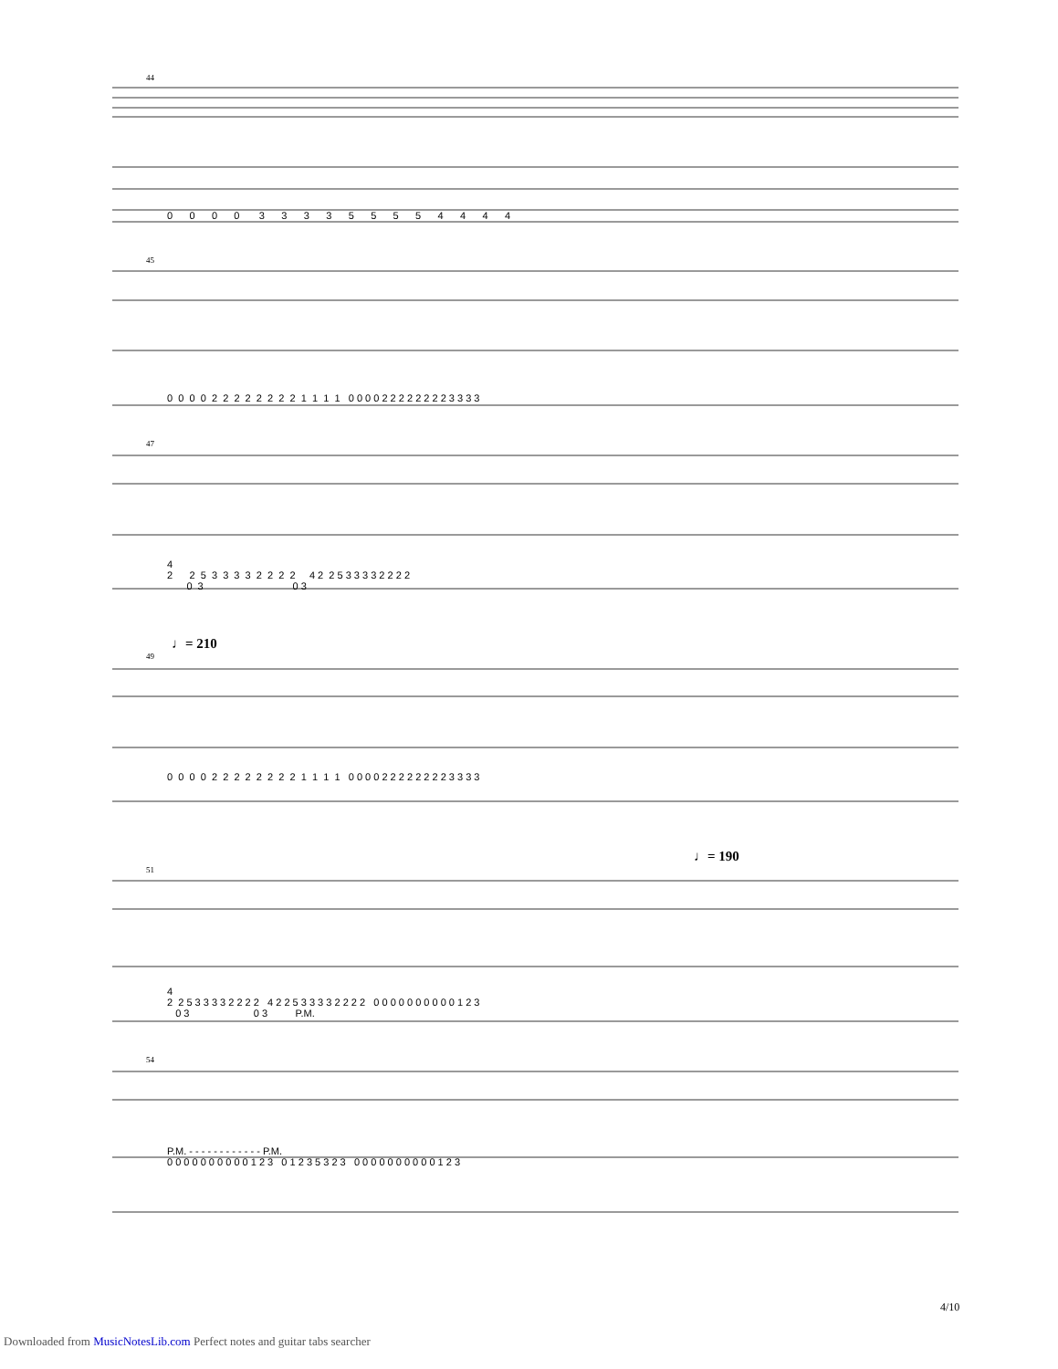0 0 0 0 3 3 3 3 5 5 5 5 4 4 4 4
44
45
0 0 0 0 2 2 2 2 2 2 2 2 1 1 1 1 0 0 0 0 2 2 2 2 2 2 2 2 3 3 3 3
47
4 2 2 5 3 3 3 3 2 2 2 2 4 2 2 5 3 3 3 3 2 2 2 2 0 3 0 3
♩= 210
49
0 0 0 0 2 2 2 2 2 2 2 2 1 1 1 1 0 0 0 0 2 2 2 2 2 2 2 2 3 3 3 3
♩= 190
51
4 2 2 5 3 3 3 3 2 2 2 2 4 2 2 5 3 3 3 3 2 2 2 2 0 0 0 0 0 0 0 0 0 0 1 2 3 0 3 0 3 P.M.
54
P.M. - - - - - - - - - - - - P.M. 0 0 0 0 0 0 0 0 0 0 1 2 3 0 1 2 3 5 3 2 3 0 0 0 0 0 0 0 0 0 0 1 2 3
4/10
Downloaded from MusicNotesLib.com Perfect notes and guitar tabs searcher